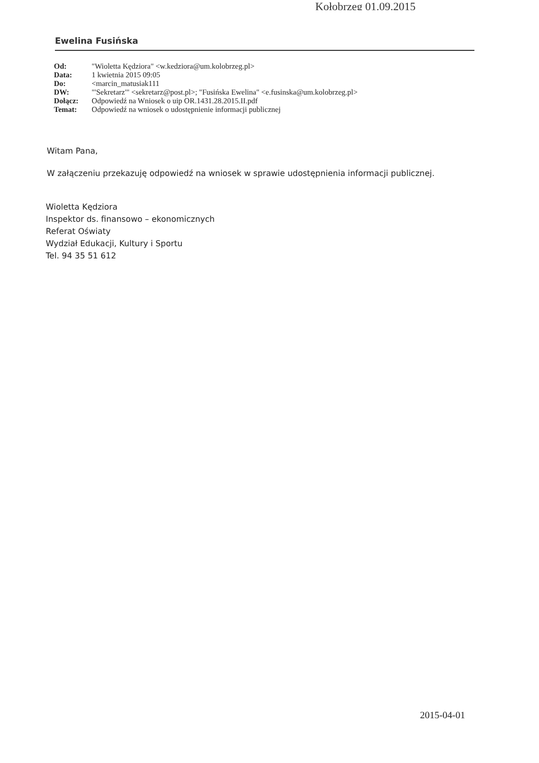Kołobrzeg 01.09.2015
Ewelina Fusińska
| Od: | "Wioletta Kędziora" <w.kedziora@um.kolobrzeg.pl> |
| Data: | 1 kwietnia 2015 09:05 |
| Do: | <marcin_matusiak111 |
| DW: | "'Sekretarz'" <sekretarz@post.pl>; "Fusińska Ewelina" <e.fusinska@um.kolobrzeg.pl> |
| Dołącz: | Odpowiedź na Wniosek o uip OR.1431.28.2015.II.pdf |
| Temat: | Odpowiedź na wniosek o udostępnienie informacji publicznej |
Witam Pana,
W załączeniu przekazuję odpowiedź na wniosek w sprawie udostępnienia informacji publicznej.
Wioletta Kędziora
Inspektor ds. finansowo – ekonomicznych
Referat Oświaty
Wydział Edukacji, Kultury i Sportu
Tel. 94 35 51 612
2015-04-01